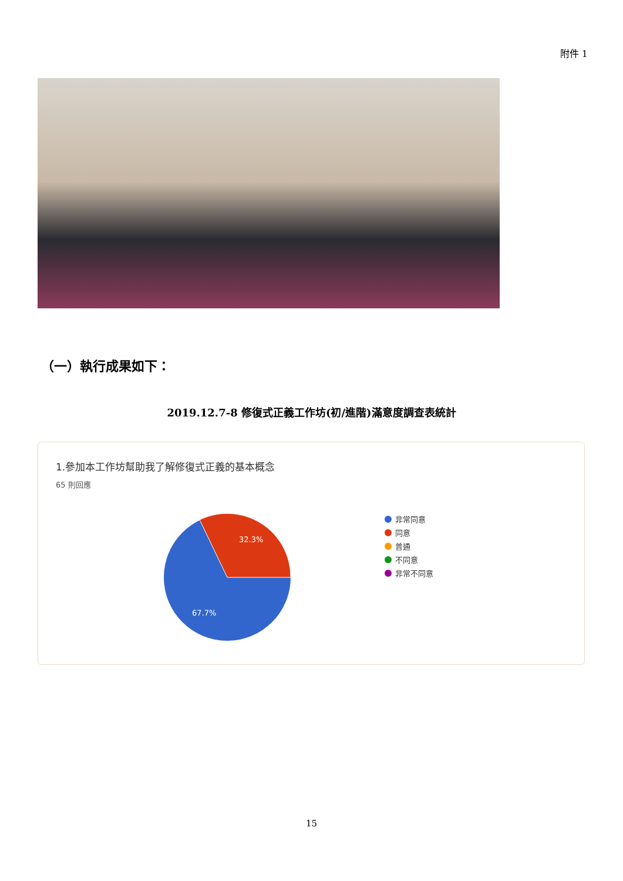附件 1
（一）執行成果如下：
2019.12.7-8 修復式正義工作坊(初/進階)滿意度調查表統計
1.參加本工作坊幫助我了解修復式正義的基本概念
65 則回應
32.3%
67.7%
非常同意
同意
普通
不同意
非常不同意
15